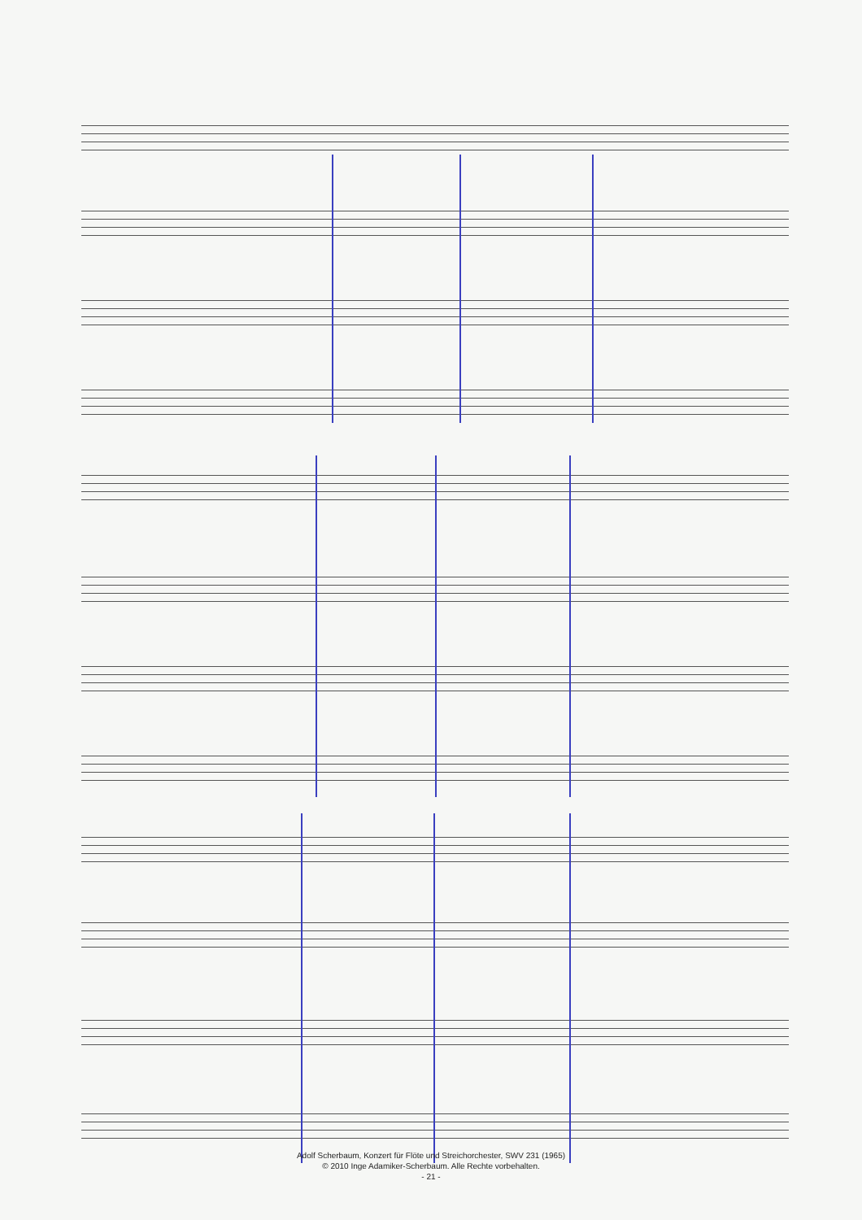Adolf Scherbaum, Konzert für Flöte und Streichorchester, SWV 231 (1965)
© 2010 Inge Adamiker-Scherbaum. Alle Rechte vorbehalten.
- 21 -